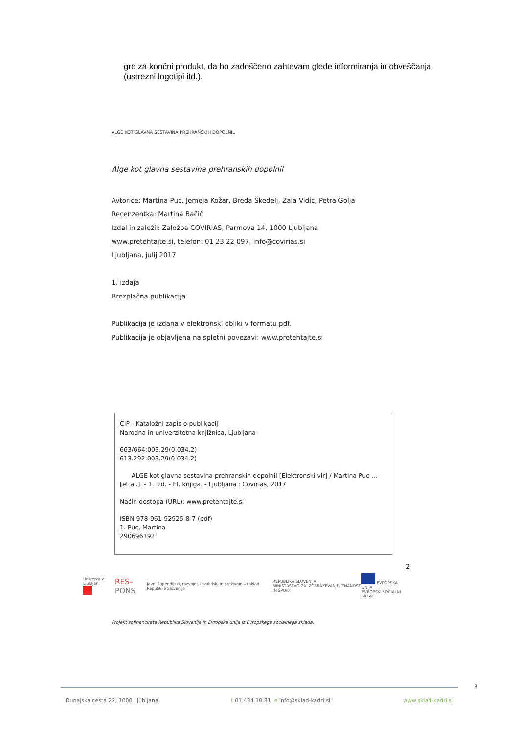gre za končni produkt, da bo zadoščeno zahtevam glede informiranja in obveščanja (ustrezni logotipi itd.).
ALGE KOT GLAVNA SESTAVINA PREHRANSKIH DOPOLNIL
Alge kot glavna sestavina prehranskih dopolnil
Avtorice: Martina Puc, Jemeja Kožar, Breda Škedelj, Zala Vidic, Petra Golja
Recenzentka: Martina Bačič
Izdal in založil: Založba COVIRIAS, Parmova 14, 1000 Ljubljana
www.pretehtajte.si, telefon: 01 23 22 097, info@covirias.si
Ljubljana, julij 2017
1. izdaja
Brezplačna publikacija
Publikacija je izdana v elektronski obliki v formatu pdf.
Publikacija je objavljena na spletni povezavi: www.pretehtajte.si
CIP - Kataložni zapis o publikaciji
Narodna in univerzitetna knjižnica, Ljubljana
663/664:003.29(0.034.2)
613.292:003.29(0.034.2)
ALGE kot glavna sestavina prehranskih dopolnil [Elektronski vir] / Martina Puc ... [et al.]. - 1. izd. - El. knjiga. - Ljubljana : Covirias, 2017
Način dostopa (URL): www.pretehtajte.si
ISBN 978-961-92925-8-7 (pdf)
1. Puc, Martina
290696192
2
Univerza v Ljubljani
RES–PONS Javni štipendijski, razvojni, invalidski in preživninski sklad Republike Slovenije REPUBLIKA SLOVENIJA
MINISTRSTVO ZA IZOBRAŽEVANJE, ZNANOST IN ŠPORT EVROPSKA UNIJA
EVROPSKI SOCIALNI SKLAD
Projekt sofinancirata Republika Slovenija in Evropska unija iz Evropskega socialnega sklada.
3
Dunajska cesta 22, 1000 Ljubljana t 01 434 10 81 e info@sklad-kadri.si www.sklad-kadri.si